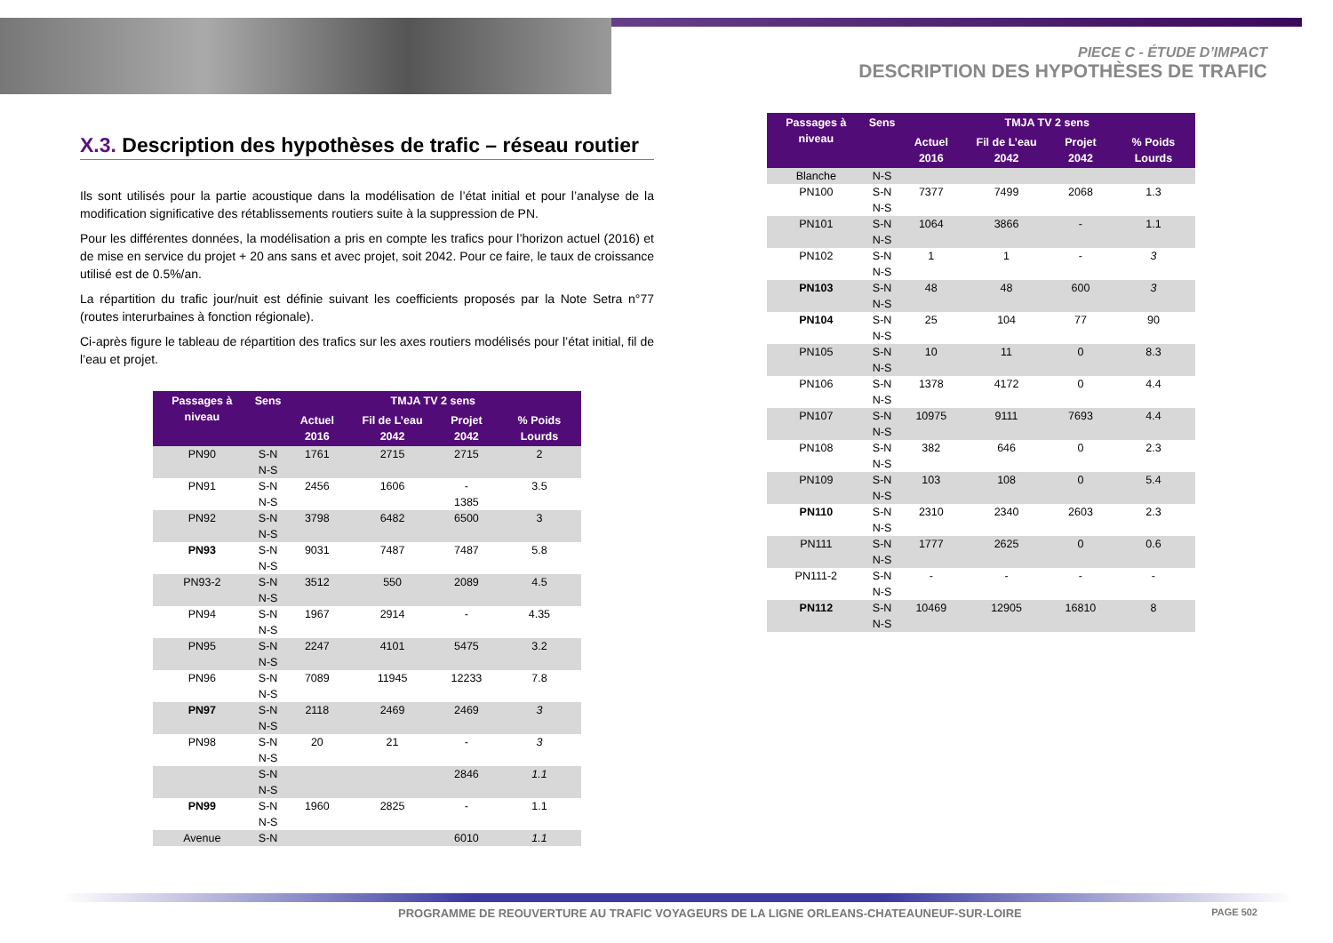PIECE C - ÉTUDE D’IMPACT
DESCRIPTION DES HYPOTHÈSES DE TRAFIC
X.3. Description des hypothèses de trafic – réseau routier
Ils sont utilisés pour la partie acoustique dans la modélisation de l’état initial et pour l’analyse de la modification significative des rétablissements routiers suite à la suppression de PN.
Pour les différentes données, la modélisation a pris en compte les trafics pour l’horizon actuel (2016) et de mise en service du projet + 20 ans sans et avec projet, soit 2042. Pour ce faire, le taux de croissance utilisé est de 0.5%/an.
La répartition du trafic jour/nuit est définie suivant les coefficients proposés par la Note Setra n°77 (routes interurbaines à fonction régionale).
Ci-après figure le tableau de répartition des trafics sur les axes routiers modélisés pour l’état initial, fil de l’eau et projet.
| Passages à niveau | Sens | TMJA TV 2 sens | | | |
| --- | --- | --- | --- | --- | --- |
| | | Actuel 2016 | Fil de L’eau 2042 | Projet 2042 | % Poids Lourds |
| PN90 | S-N N-S | 1761 | 2715 | 2715 | 2 |
| PN91 | S-N N-S | 2456 | 1606 | - 1385 | 3.5 |
| PN92 | S-N N-S | 3798 | 6482 | 6500 | 3 |
| PN93 | S-N N-S | 9031 | 7487 | 7487 | 5.8 |
| PN93-2 | S-N N-S | 3512 | 550 | 2089 | 4.5 |
| PN94 | S-N N-S | 1967 | 2914 | - | 4.35 |
| PN95 | S-N N-S | 2247 | 4101 | 5475 | 3.2 |
| PN96 | S-N N-S | 7089 | 11945 | 12233 | 7.8 |
| PN97 | S-N N-S | 2118 | 2469 | 2469 | 3 |
| PN98 | S-N N-S | 20 | 21 | - | 3 |
| | S-N N-S | | | 2846 | 1.1 |
| PN99 | S-N N-S | 1960 | 2825 | - | 1.1 |
| Avenue | S-N | | | 6010 | 1.1 |
| Passages à niveau | Sens | TMJA TV 2 sens | | | |
| --- | --- | --- | --- | --- | --- |
| | | Actuel 2016 | Fil de L’eau 2042 | Projet 2042 | % Poids Lourds |
| Blanche | N-S | | | | |
| PN100 | S-N N-S | 7377 | 7499 | 2068 | 1.3 |
| PN101 | S-N N-S | 1064 | 3866 | - | 1.1 |
| PN102 | S-N N-S | 1 | 1 | - | 3 |
| PN103 | S-N N-S | 48 | 48 | 600 | 3 |
| PN104 | S-N N-S | 25 | 104 | 77 | 90 |
| PN105 | S-N N-S | 10 | 11 | 0 | 8.3 |
| PN106 | S-N N-S | 1378 | 4172 | 0 | 4.4 |
| PN107 | S-N N-S | 10975 | 9111 | 7693 | 4.4 |
| PN108 | S-N N-S | 382 | 646 | 0 | 2.3 |
| PN109 | S-N N-S | 103 | 108 | 0 | 5.4 |
| PN110 | S-N N-S | 2310 | 2340 | 2603 | 2.3 |
| PN111 | S-N N-S | 1777 | 2625 | 0 | 0.6 |
| PN111-2 | S-N N-S | - | - | - | - |
| PN112 | S-N N-S | 10469 | 12905 | 16810 | 8 |
PROGRAMME DE REOUVERTURE AU TRAFIC VOYAGEURS DE LA LIGNE ORLEANS-CHATEAUNEUF-SUR-LOIRE
PAGE 502